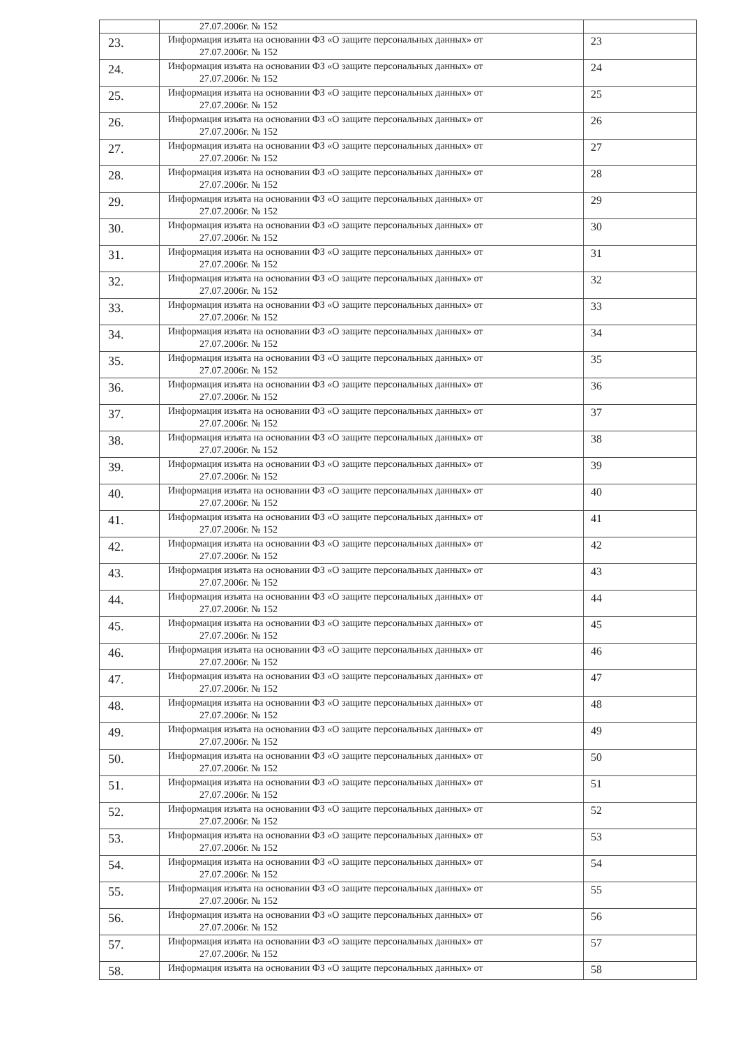| | 27.07.2006г. № 152 | |
| 23. | Информация изъята на основании ФЗ «О защите персональных данных» от 27.07.2006г. № 152 | 23 |
| 24. | Информация изъята на основании ФЗ «О защите персональных данных» от 27.07.2006г. № 152 | 24 |
| 25. | Информация изъята на основании ФЗ «О защите персональных данных» от 27.07.2006г. № 152 | 25 |
| 26. | Информация изъята на основании ФЗ «О защите персональных данных» от 27.07.2006г. № 152 | 26 |
| 27. | Информация изъята на основании ФЗ «О защите персональных данных» от 27.07.2006г. № 152 | 27 |
| 28. | Информация изъята на основании ФЗ «О защите персональных данных» от 27.07.2006г. № 152 | 28 |
| 29. | Информация изъята на основании ФЗ «О защите персональных данных» от 27.07.2006г. № 152 | 29 |
| 30. | Информация изъята на основании ФЗ «О защите персональных данных» от 27.07.2006г. № 152 | 30 |
| 31. | Информация изъята на основании ФЗ «О защите персональных данных» от 27.07.2006г. № 152 | 31 |
| 32. | Информация изъята на основании ФЗ «О защите персональных данных» от 27.07.2006г. № 152 | 32 |
| 33. | Информация изъята на основании ФЗ «О защите персональных данных» от 27.07.2006г. № 152 | 33 |
| 34. | Информация изъята на основании ФЗ «О защите персональных данных» от 27.07.2006г. № 152 | 34 |
| 35. | Информация изъята на основании ФЗ «О защите персональных данных» от 27.07.2006г. № 152 | 35 |
| 36. | Информация изъята на основании ФЗ «О защите персональных данных» от 27.07.2006г. № 152 | 36 |
| 37. | Информация изъята на основании ФЗ «О защите персональных данных» от 27.07.2006г. № 152 | 37 |
| 38. | Информация изъята на основании ФЗ «О защите персональных данных» от 27.07.2006г. № 152 | 38 |
| 39. | Информация изъята на основании ФЗ «О защите персональных данных» от 27.07.2006г. № 152 | 39 |
| 40. | Информация изъята на основании ФЗ «О защите персональных данных» от 27.07.2006г. № 152 | 40 |
| 41. | Информация изъята на основании ФЗ «О защите персональных данных» от 27.07.2006г. № 152 | 41 |
| 42. | Информация изъята на основании ФЗ «О защите персональных данных» от 27.07.2006г. № 152 | 42 |
| 43. | Информация изъята на основании ФЗ «О защите персональных данных» от 27.07.2006г. № 152 | 43 |
| 44. | Информация изъята на основании ФЗ «О защите персональных данных» от 27.07.2006г. № 152 | 44 |
| 45. | Информация изъята на основании ФЗ «О защите персональных данных» от 27.07.2006г. № 152 | 45 |
| 46. | Информация изъята на основании ФЗ «О защите персональных данных» от 27.07.2006г. № 152 | 46 |
| 47. | Информация изъята на основании ФЗ «О защите персональных данных» от 27.07.2006г. № 152 | 47 |
| 48. | Информация изъята на основании ФЗ «О защите персональных данных» от 27.07.2006г. № 152 | 48 |
| 49. | Информация изъята на основании ФЗ «О защите персональных данных» от 27.07.2006г. № 152 | 49 |
| 50. | Информация изъята на основании ФЗ «О защите персональных данных» от 27.07.2006г. № 152 | 50 |
| 51. | Информация изъята на основании ФЗ «О защите персональных данных» от 27.07.2006г. № 152 | 51 |
| 52. | Информация изъята на основании ФЗ «О защите персональных данных» от 27.07.2006г. № 152 | 52 |
| 53. | Информация изъята на основании ФЗ «О защите персональных данных» от 27.07.2006г. № 152 | 53 |
| 54. | Информация изъята на основании ФЗ «О защите персональных данных» от 27.07.2006г. № 152 | 54 |
| 55. | Информация изъята на основании ФЗ «О защите персональных данных» от 27.07.2006г. № 152 | 55 |
| 56. | Информация изъята на основании ФЗ «О защите персональных данных» от 27.07.2006г. № 152 | 56 |
| 57. | Информация изъята на основании ФЗ «О защите персональных данных» от 27.07.2006г. № 152 | 57 |
| 58. | Информация изъята на основании ФЗ «О защите персональных данных» от | 58 |